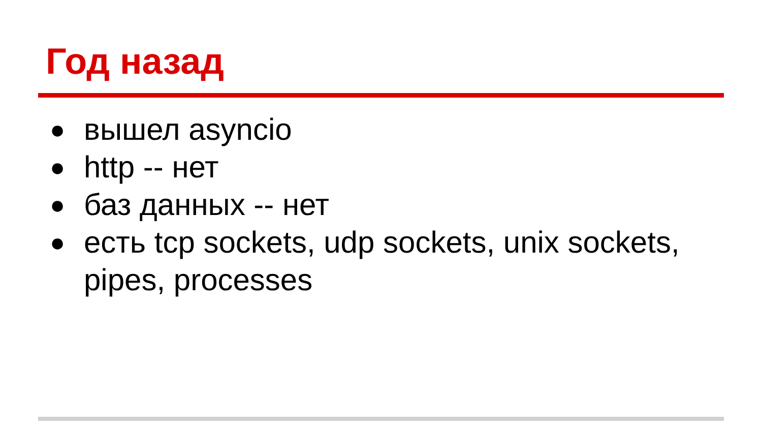Год назад
● вышел asyncio
● http -- нет
● баз данных -- нет
● есть tcp sockets, udp sockets, unix sockets, pipes, processes